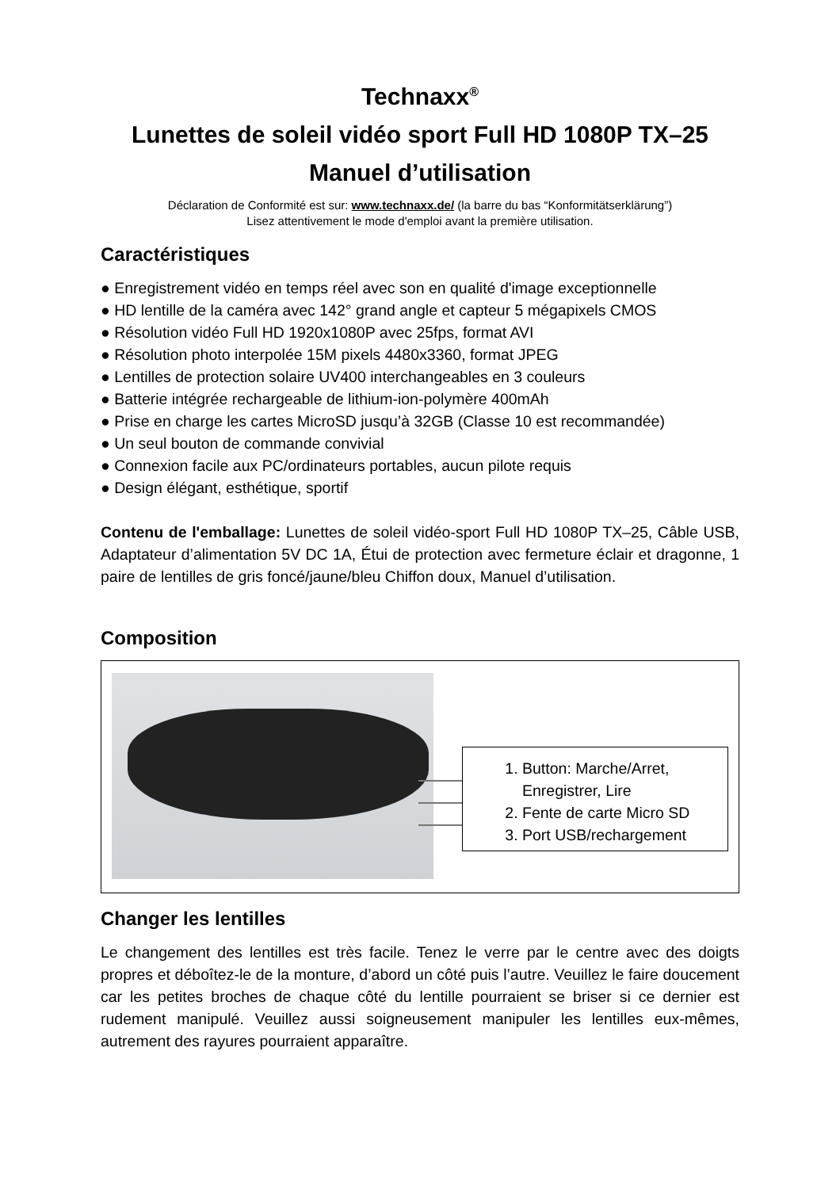Technaxx<sup>®</sup>
Lunettes de soleil vidéo sport Full HD 1080P TX–25
Manuel d’utilisation
Déclaration de Conformité est sur: www.technaxx.de/ (la barre du bas “Konformitätserklärung”)
Lisez attentivement le mode d'emploi avant la première utilisation.
Caractéristiques
● Enregistrement vidéo en temps réel avec son en qualité d'image exceptionnelle
● HD lentille de la caméra avec 142° grand angle et capteur 5 mégapixels CMOS
● Résolution vidéo Full HD 1920x1080P avec 25fps, format AVI
● Résolution photo interpolée 15M pixels 4480x3360, format JPEG
● Lentilles de protection solaire UV400 interchangeables en 3 couleurs
● Batterie intégrée rechargeable de lithium-ion-polymère 400mAh
● Prise en charge les cartes MicroSD jusqu’à 32GB (Classe 10 est recommandée)
● Un seul bouton de commande convivial
● Connexion facile aux PC/ordinateurs portables, aucun pilote requis
● Design élégant, esthétique, sportif
Contenu de l'emballage: Lunettes de soleil vidéo-sport Full HD 1080P TX–25, Câble USB, Adaptateur d’alimentation 5V DC 1A, Étui de protection avec fermeture éclair et dragonne, 1 paire de lentilles de gris foncé/jaune/bleu Chiffon doux, Manuel d’utilisation.
Composition
1. Button: Marche/Arret, Enregistrer, Lire
2. Fente de carte Micro SD
3. Port USB/rechargement
Changer les lentilles
Le changement des lentilles est très facile. Tenez le verre par le centre avec des doigts propres et déboîtez-le de la monture, d’abord un côté puis l’autre. Veuillez le faire doucement car les petites broches de chaque côté du lentille pourraient se briser si ce dernier est rudement manipulé. Veuillez aussi soigneusement manipuler les lentilles eux-mêmes, autrement des rayures pourraient apparaître.